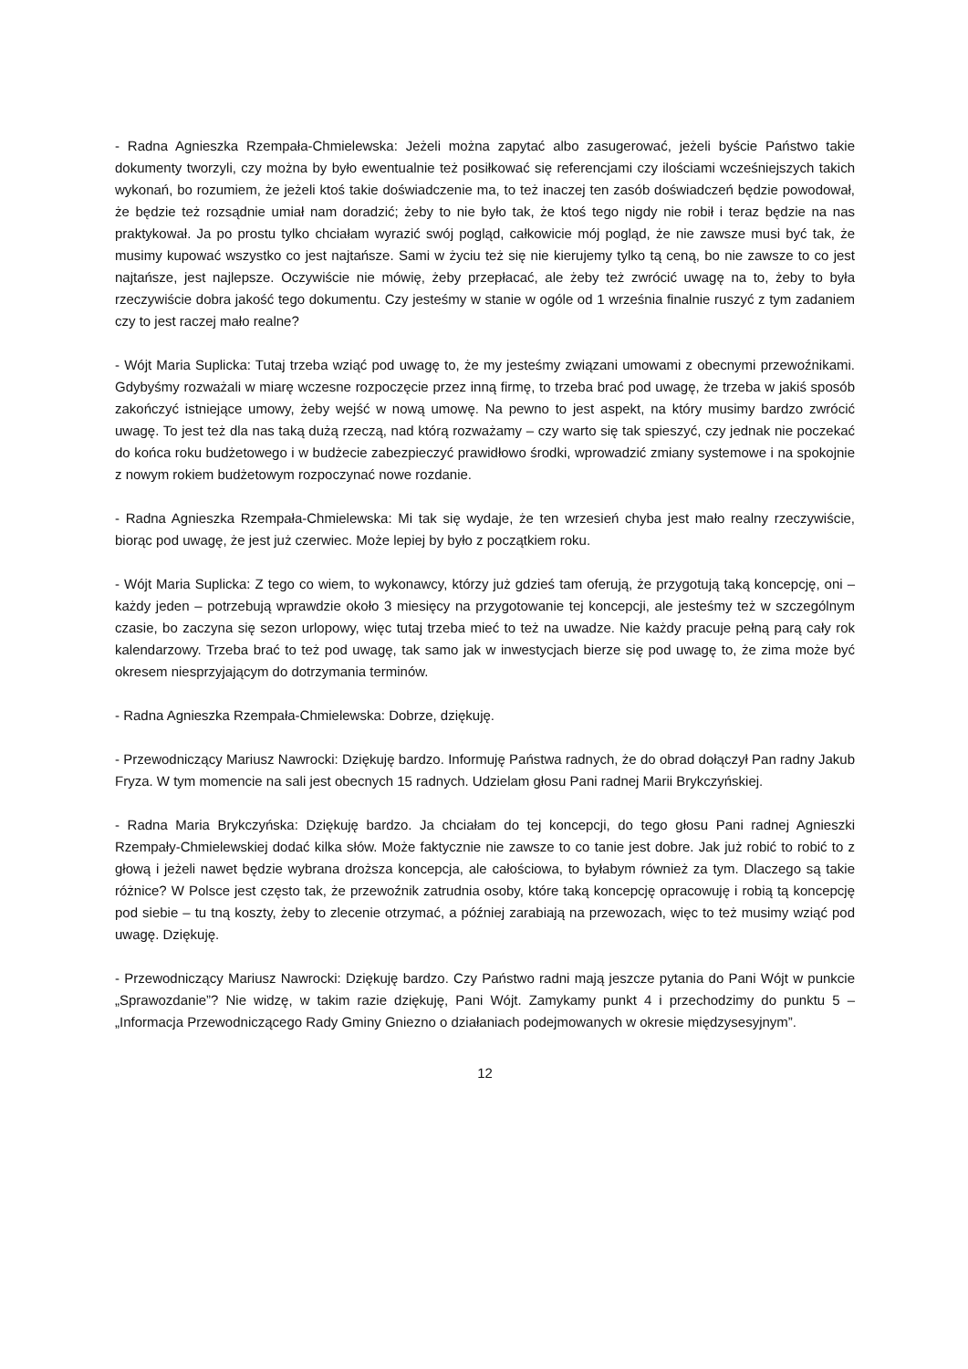- Radna Agnieszka Rzempała-Chmielewska: Jeżeli można zapytać albo zasugerować, jeżeli byście Państwo takie dokumenty tworzyli, czy można by było ewentualnie też posiłkować się referencjami czy ilościami wcześniejszych takich wykonań, bo rozumiem, że jeżeli ktoś takie doświadczenie ma, to też inaczej ten zasób doświadczeń będzie powodował, że będzie też rozsądnie umiał nam doradzić; żeby to nie było tak, że ktoś tego nigdy nie robił i teraz będzie na nas praktykował. Ja po prostu tylko chciałam wyrazić swój pogląd, całkowicie mój pogląd, że nie zawsze musi być tak, że musimy kupować wszystko co jest najtańsze. Sami w życiu też się nie kierujemy tylko tą ceną, bo nie zawsze to co jest najtańsze, jest najlepsze. Oczywiście nie mówię, żeby przepłacać, ale żeby też zwrócić uwagę na to, żeby to była rzeczywiście dobra jakość tego dokumentu. Czy jesteśmy w stanie w ogóle od 1 września finalnie ruszyć z tym zadaniem czy to jest raczej mało realne?
- Wójt Maria Suplicka: Tutaj trzeba wziąć pod uwagę to, że my jesteśmy związani umowami z obecnymi przewoźnikami. Gdybyśmy rozważali w miarę wczesne rozpoczęcie przez inną firmę, to trzeba brać pod uwagę, że trzeba w jakiś sposób zakończyć istniejące umowy, żeby wejść w nową umowę. Na pewno to jest aspekt, na który musimy bardzo zwrócić uwagę. To jest też dla nas taką dużą rzeczą, nad którą rozważamy – czy warto się tak spieszyć, czy jednak nie poczekać do końca roku budżetowego i w budżecie zabezpieczyć prawidłowo środki, wprowadzić zmiany systemowe i na spokojnie z nowym rokiem budżetowym rozpoczynać nowe rozdanie.
- Radna Agnieszka Rzempała-Chmielewska: Mi tak się wydaje, że ten wrzesień chyba jest mało realny rzeczywiście, biorąc pod uwagę, że jest już czerwiec. Może lepiej by było z początkiem roku.
- Wójt Maria Suplicka: Z tego co wiem, to wykonawcy, którzy już gdzieś tam oferują, że przygotują taką koncepcję, oni – każdy jeden – potrzebują wprawdzie około 3 miesięcy na przygotowanie tej koncepcji, ale jesteśmy też w szczególnym czasie, bo zaczyna się sezon urlopowy, więc tutaj trzeba mieć to też na uwadze. Nie każdy pracuje pełną parą cały rok kalendarzowy. Trzeba brać to też pod uwagę, tak samo jak w inwestycjach bierze się pod uwagę to, że zima może być okresem niesprzyjającym do dotrzymania terminów.
- Radna Agnieszka Rzempała-Chmielewska: Dobrze, dziękuję.
- Przewodniczący Mariusz Nawrocki: Dziękuję bardzo. Informuję Państwa radnych, że do obrad dołączył Pan radny Jakub Fryza. W tym momencie na sali jest obecnych 15 radnych. Udzielam głosu Pani radnej Marii Brykczyńskiej.
- Radna Maria Brykczyńska: Dziękuję bardzo. Ja chciałam do tej koncepcji, do tego głosu Pani radnej Agnieszki Rzempały-Chmielewskiej dodać kilka słów. Może faktycznie nie zawsze to co tanie jest dobre. Jak już robić to robić to z głową i jeżeli nawet będzie wybrana droższa koncepcja, ale całościowa, to byłabym również za tym. Dlaczego są takie różnice? W Polsce jest często tak, że przewoźnik zatrudnia osoby, które taką koncepcję opracowuję i robią tą koncepcję pod siebie – tu tną koszty, żeby to zlecenie otrzymać, a później zarabiają na przewozach, więc to też musimy wziąć pod uwagę. Dziękuję.
- Przewodniczący Mariusz Nawrocki: Dziękuję bardzo. Czy Państwo radni mają jeszcze pytania do Pani Wójt w punkcie „Sprawozdanie”? Nie widzę, w takim razie dziękuję, Pani Wójt. Zamykamy punkt 4 i przechodzimy do punktu 5 – „Informacja Przewodniczącego Rady Gminy Gniezno o działaniach podejmowanych w okresie międzysesyjnym”.
12